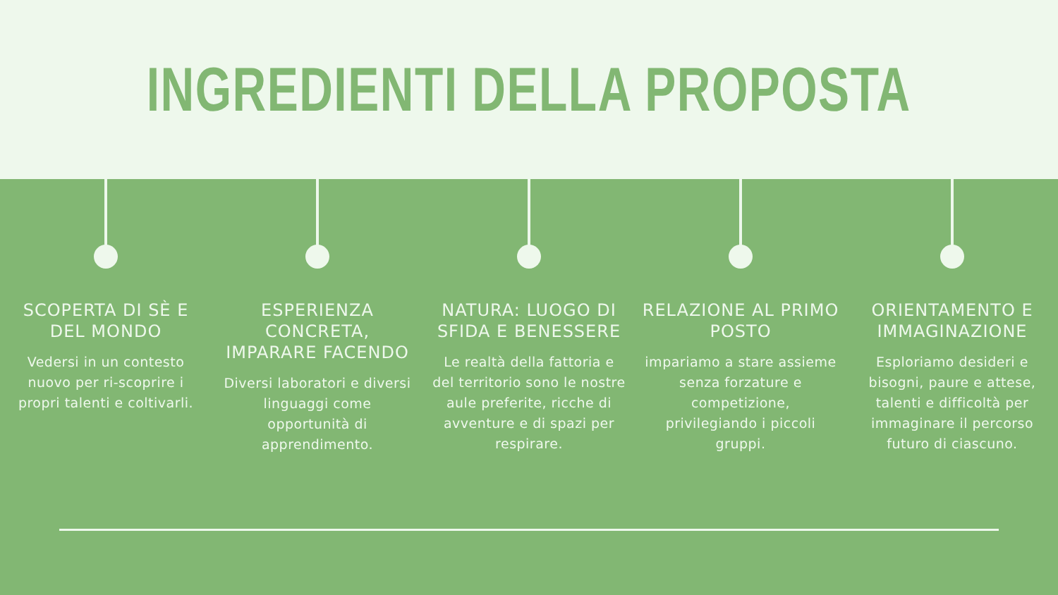INGREDIENTI DELLA PROPOSTA
SCOPERTA DI SÈ E DEL MONDO
Vedersi in un contesto nuovo per ri-scoprire i propri talenti e coltivarli.
ESPERIENZA CONCRETA, IMPARARE FACENDO
Diversi laboratori e diversi linguaggi come opportunità di apprendimento.
NATURA: LUOGO DI SFIDA E BENESSERE
Le realtà della fattoria e del territorio sono le nostre aule preferite, ricche di avventure e di spazi per respirare.
RELAZIONE AL PRIMO POSTO
impariamo a stare assieme senza forzature e competizione, privilegiando i piccoli gruppi.
ORIENTAMENTO E IMMAGINAZIONE
Esploriamo desideri e bisogni, paure e attese, talenti e difficoltà per immaginare il percorso futuro di ciascuno.